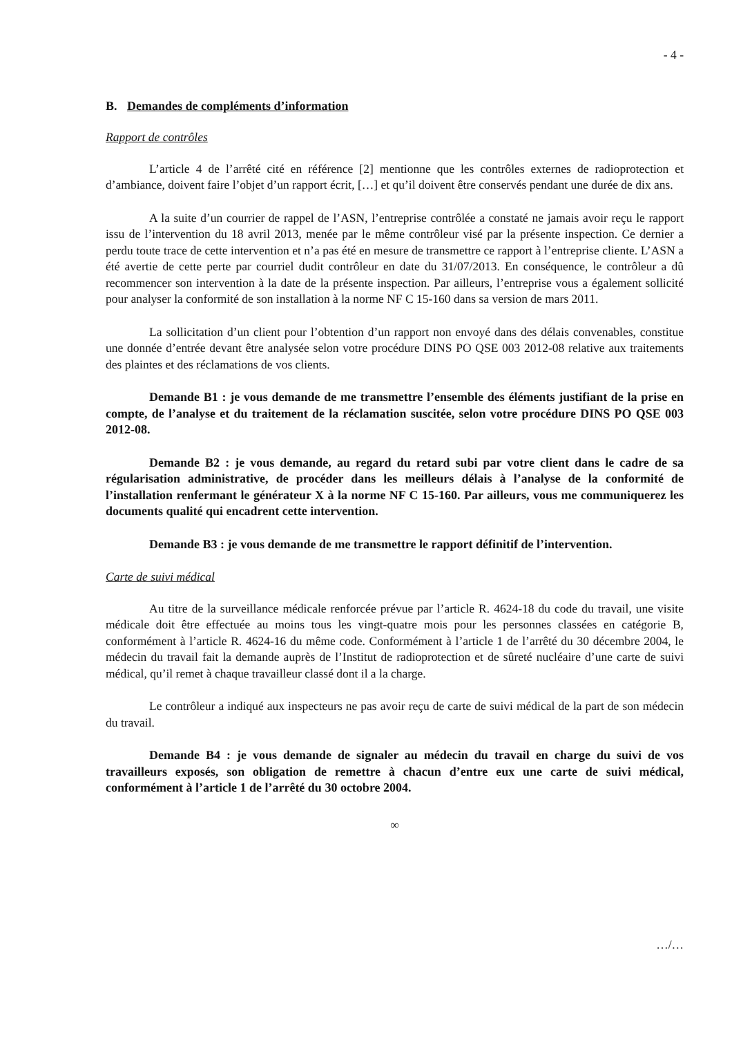- 4 -
B. Demandes de compléments d’information
Rapport de contrôles
L’article 4 de l’arrêté cité en référence [2] mentionne que les contrôles externes de radioprotection et d’ambiance, doivent faire l’objet d’un rapport écrit, […] et qu’il doivent être conservés pendant une durée de dix ans.
A la suite d’un courrier de rappel de l’ASN, l’entreprise contrôlée a constaté ne jamais avoir reçu le rapport issu de l’intervention du 18 avril 2013, menée par le même contrôleur visé par la présente inspection. Ce dernier a perdu toute trace de cette intervention et n’a pas été en mesure de transmettre ce rapport à l’entreprise cliente. L’ASN a été avertie de cette perte par courriel dudit contrôleur en date du 31/07/2013. En conséquence, le contrôleur a dû recommencer son intervention à la date de la présente inspection. Par ailleurs, l’entreprise vous a également sollicité pour analyser la conformité de son installation à la norme NF C 15-160 dans sa version de mars 2011.
La sollicitation d’un client pour l’obtention d’un rapport non envoyé dans des délais convenables, constitue une donnée d’entrée devant être analysée selon votre procédure DINS PO QSE 003 2012-08 relative aux traitements des plaintes et des réclamations de vos clients.
Demande B1 : je vous demande de me transmettre l’ensemble des éléments justifiant de la prise en compte, de l’analyse et du traitement de la réclamation suscitée, selon votre procédure DINS PO QSE 003 2012-08.
Demande B2 : je vous demande, au regard du retard subi par votre client dans le cadre de sa régularisation administrative, de procéder dans les meilleurs délais à l’analyse de la conformité de l’installation renfermant le générateur X à la norme NF C 15-160. Par ailleurs, vous me communiquerez les documents qualité qui encadrent cette intervention.
Demande B3 : je vous demande de me transmettre le rapport définitif de l’intervention.
Carte de suivi médical
Au titre de la surveillance médicale renforcée prévue par l’article R. 4624-18 du code du travail, une visite médicale doit être effectuée au moins tous les vingt-quatre mois pour les personnes classées en catégorie B, conformément à l’article R. 4624-16 du même code. Conformément à l’article 1 de l’arrêté du 30 décembre 2004, le médecin du travail fait la demande auprès de l’Institut de radioprotection et de sûreté nucléaire d’une carte de suivi médical, qu’il remet à chaque travailleur classé dont il a la charge.
Le contrôleur a indiqué aux inspecteurs ne pas avoir reçu de carte de suivi médical de la part de son médecin du travail.
Demande B4 : je vous demande de signaler au médecin du travail en charge du suivi de vos travailleurs exposés, son obligation de remettre à chacun d’entre eux une carte de suivi médical, conformément à l’article 1 de l’arrêté du 30 octobre 2004.
∞
…/…